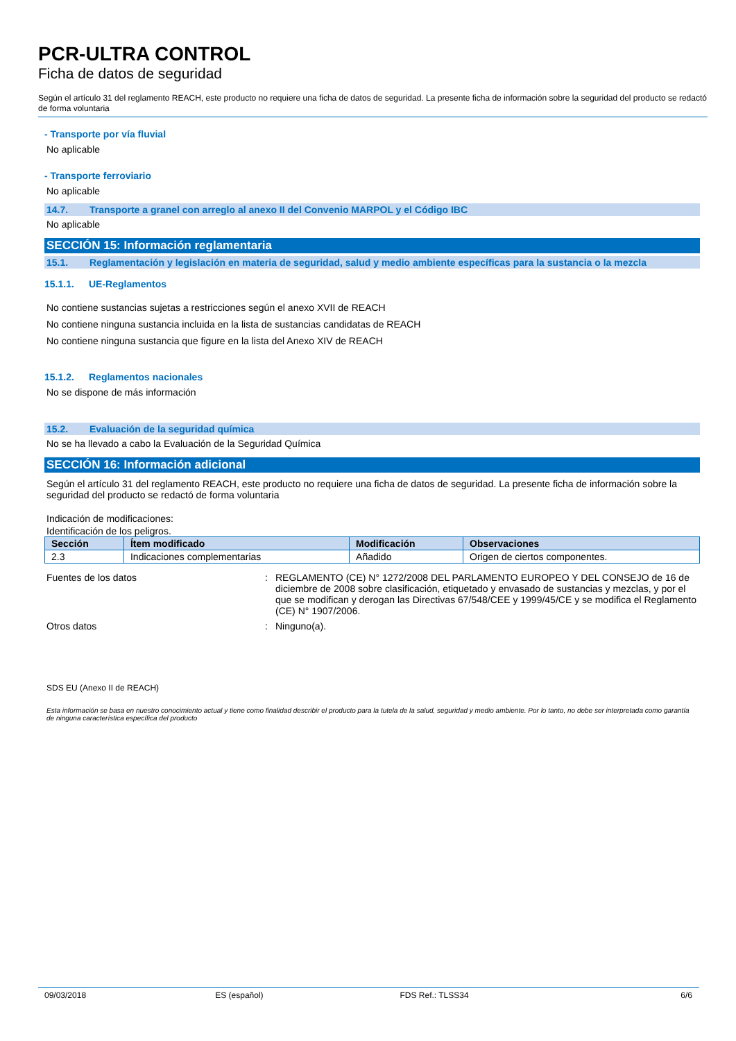PCR-ULTRA CONTROL
Ficha de datos de seguridad
Según el artículo 31 del reglamento REACH, este producto no requiere una ficha de datos de seguridad. La presente ficha de información sobre la seguridad del producto se redactó de forma voluntaria
- Transporte por vía fluvial
No aplicable
- Transporte ferroviario
No aplicable
14.7. Transporte a granel con arreglo al anexo II del Convenio MARPOL y el Código IBC
No aplicable
SECCIÓN 15: Información reglamentaria
15.1. Reglamentación y legislación en materia de seguridad, salud y medio ambiente específicas para la sustancia o la mezcla
15.1.1. UE-Reglamentos
No contiene sustancias sujetas a restricciones según el anexo XVII de REACH
No contiene ninguna sustancia incluida en la lista de sustancias candidatas de REACH
No contiene ninguna sustancia que figure en la lista del Anexo XIV de REACH
15.1.2. Reglamentos nacionales
No se dispone de más información
15.2. Evaluación de la seguridad química
No se ha llevado a cabo la Evaluación de la Seguridad Química
SECCIÓN 16: Información adicional
Según el artículo 31 del reglamento REACH, este producto no requiere una ficha de datos de seguridad. La presente ficha de información sobre la seguridad del producto se redactó de forma voluntaria
Indicación de modificaciones:
Identificación de los peligros.
| Sección | Ítem modificado | Modificación | Observaciones |
| --- | --- | --- | --- |
| 2.3 | Indicaciones complementarias | Añadido | Origen de ciertos componentes. |
Fuentes de los datos : REGLAMENTO (CE) N° 1272/2008 DEL PARLAMENTO EUROPEO Y DEL CONSEJO de 16 de diciembre de 2008 sobre clasificación, etiquetado y envasado de sustancias y mezclas, y por el que se modifican y derogan las Directivas 67/548/CEE y 1999/45/CE y se modifica el Reglamento (CE) N° 1907/2006.
Otros datos : Ninguno(a).
SDS EU (Anexo II de REACH)
Esta información se basa en nuestro conocimiento actual y tiene como finalidad describir el producto para la tutela de la salud, seguridad y medio ambiente. Por lo tanto, no debe ser interpretada como garantía de ninguna característica específica del producto
09/03/2018 ES (español) FDS Ref.: TLSS34 6/6